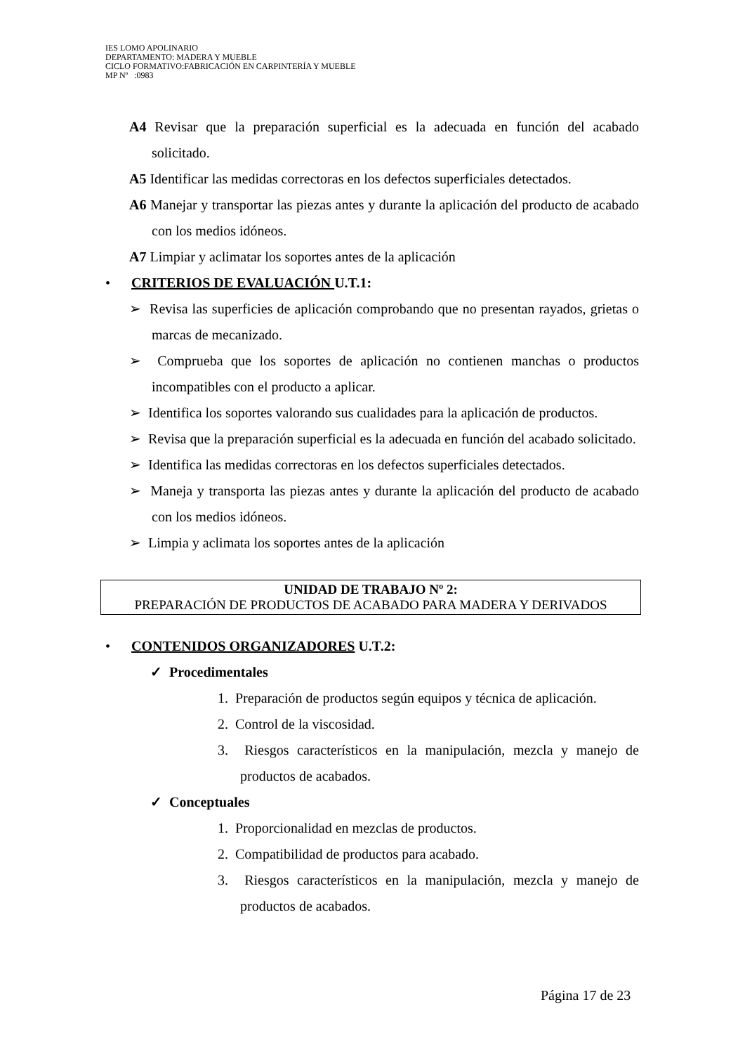IES LOMO APOLINARIO
DEPARTAMENTO: MADERA Y MUEBLE
CICLO FORMATIVO:FABRICACIÓN EN CARPINTERÍA Y MUEBLE
MP Nº :0983
A4 Revisar que la preparación superficial es la adecuada en función del acabado solicitado.
A5 Identificar las medidas correctoras en los defectos superficiales detectados.
A6 Manejar y transportar las piezas antes y durante la aplicación del producto de acabado con los medios idóneos.
A7 Limpiar y aclimatar los soportes antes de la aplicación
• CRITERIOS DE EVALUACIÓN U.T.1:
➢ Revisa las superficies de aplicación comprobando que no presentan rayados, grietas o marcas de mecanizado.
➢ Comprueba que los soportes de aplicación no contienen manchas o productos incompatibles con el producto a aplicar.
➢ Identifica los soportes valorando sus cualidades para la aplicación de productos.
➢ Revisa que la preparación superficial es la adecuada en función del acabado solicitado.
➢ Identifica las medidas correctoras en los defectos superficiales detectados.
➢ Maneja y transporta las piezas antes y durante la aplicación del producto de acabado con los medios idóneos.
➢ Limpia y aclimata los soportes antes de la aplicación
UNIDAD DE TRABAJO Nº 2:
PREPARACIÓN DE PRODUCTOS DE ACABADO PARA MADERA Y DERIVADOS
• CONTENIDOS ORGANIZADORES U.T.2:
✓ Procedimentales
1. Preparación de productos según equipos y técnica de aplicación.
2. Control de la viscosidad.
3. Riesgos característicos en la manipulación, mezcla y manejo de productos de acabados.
✓ Conceptuales
1. Proporcionalidad en mezclas de productos.
2. Compatibilidad de productos para acabado.
3. Riesgos característicos en la manipulación, mezcla y manejo de productos de acabados.
Página 17 de 23